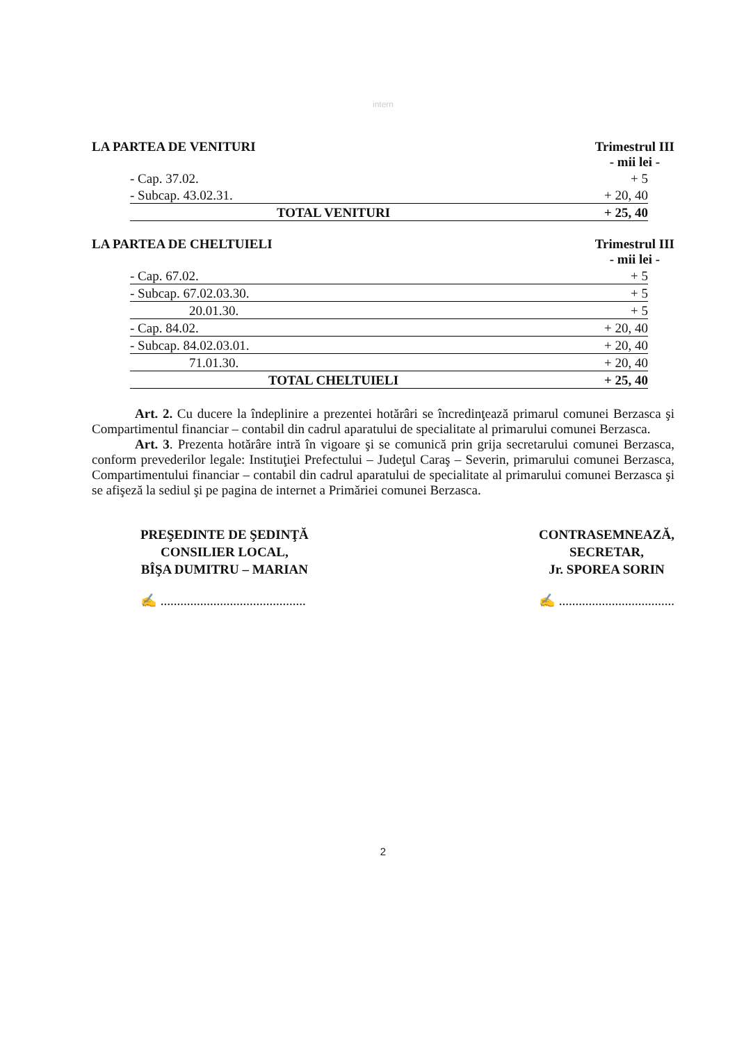intern
LA PARTEA DE VENITURI Trimestrul III
- mii lei -
| - Cap. 37.02. | + 5 |
| - Subcap. 43.02.31. | + 20, 40 |
| TOTAL VENITURI | + 25, 40 |
LA PARTEA DE CHELTUIELI Trimestrul III
- mii lei -
| - Cap. 67.02. | + 5 |
| - Subcap. 67.02.03.30. | + 5 |
| 20.01.30. | + 5 |
| - Cap. 84.02. | + 20, 40 |
| - Subcap. 84.02.03.01. | + 20, 40 |
| 71.01.30. | + 20, 40 |
| TOTAL CHELTUIELI | + 25, 40 |
Art. 2. Cu ducere la îndeplinire a prezentei hotărâri se încredinţează primarul comunei Berzasca şi Compartimentul financiar – contabil din cadrul aparatului de specialitate al primarului comunei Berzasca.
Art. 3. Prezenta hotărâre intră în vigoare şi se comunică prin grija secretarului comunei Berzasca, conform prevederilor legale: Instituţiei Prefectului – Judeţul Caraş – Severin, primarului comunei Berzasca, Compartimentului financiar – contabil din cadrul aparatului de specialitate al primarului comunei Berzasca şi se afişeză la sediul şi pe pagina de internet a Primăriei comunei Berzasca.
PREŞEDINTE DE ŞEDINŢĂ
CONSILIER LOCAL,
BÎŞA DUMITRU – MARIAN
✍ ............................................
CONTRASEMNEAZĂ,
SECRETAR,
Jr. SPOREA SORIN
✍ ...................................
2